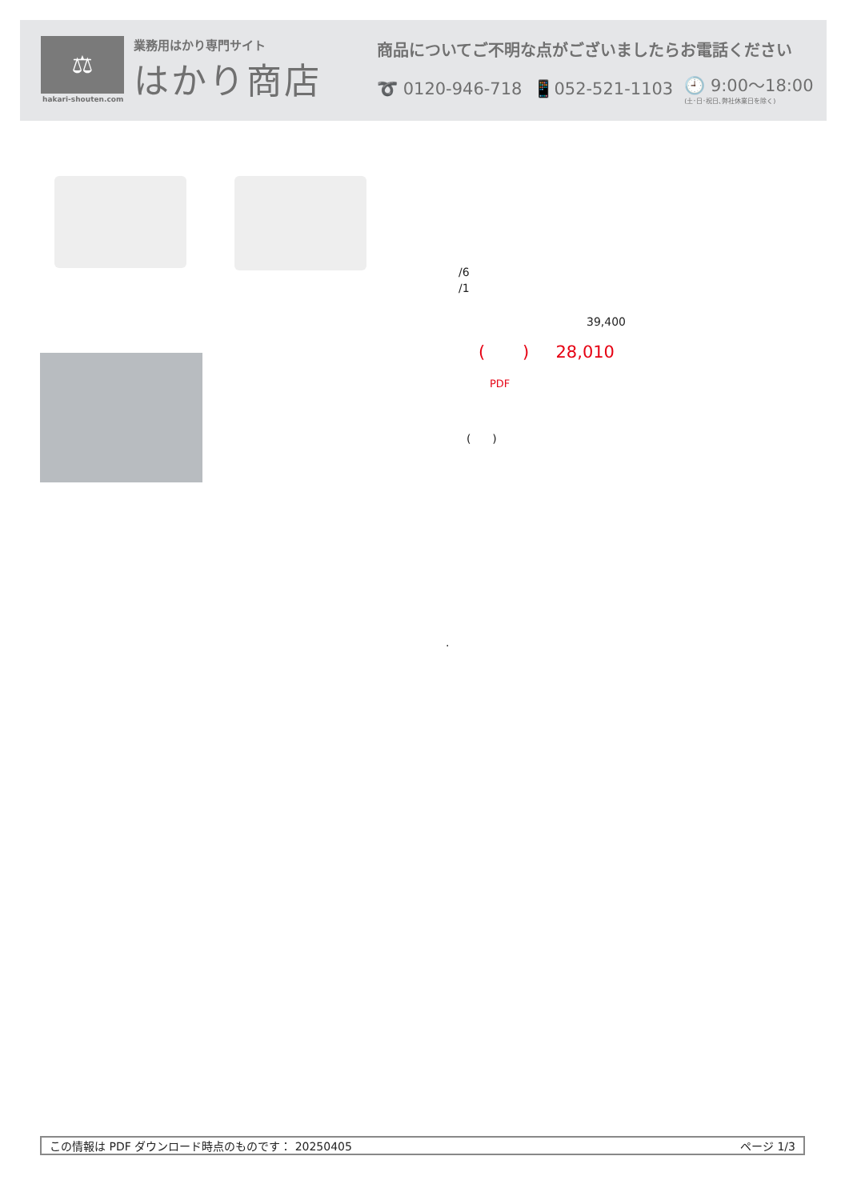⚖
業務用はかり専門サイト
はかり商店
hakari-shouten.com
商品についてご不明な点がございましたらお電話ください
➰ 0120-946-718 📱052-521-1103 🕘 9:00〜18:00
(土･日･祝日､弊社休業日を除く)
/6
/1
39,400
( ) 28,010
PDF
( )
.
この情報は PDF ダウンロード時点のものです： 20250405 ページ 1/3